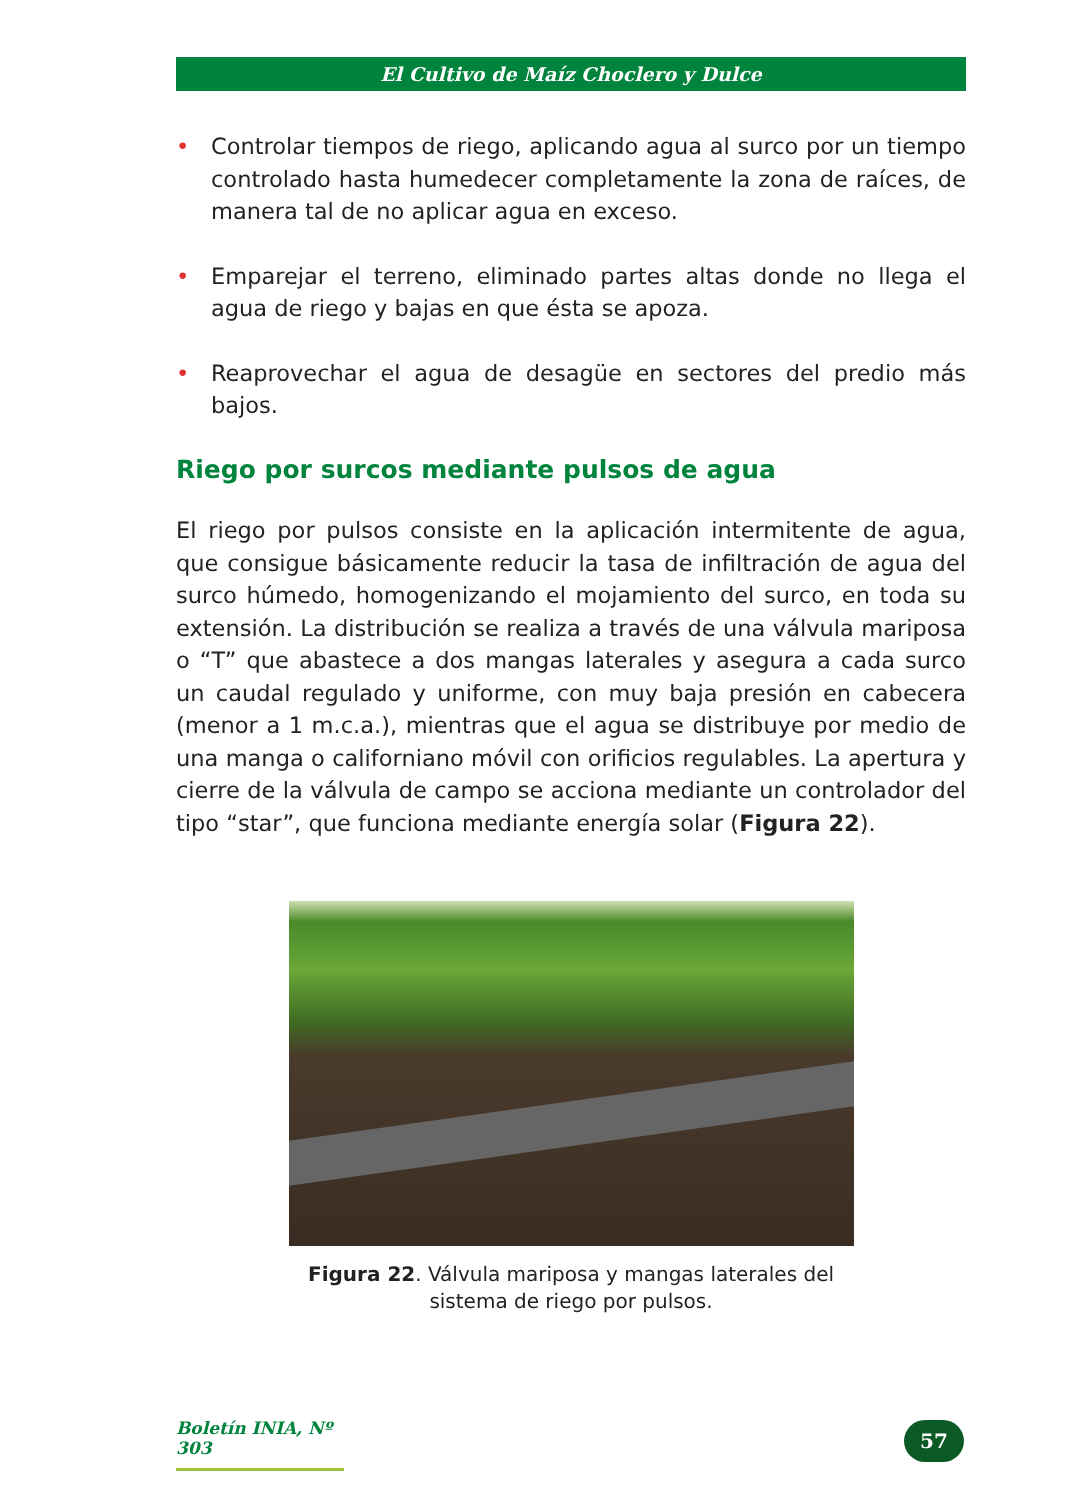El Cultivo de Maíz Choclero y Dulce
• Controlar tiempos de riego, aplicando agua al surco por un tiempo controlado hasta humedecer completamente la zona de raíces, de manera tal de no aplicar agua en exceso.
• Emparejar el terreno, eliminado partes altas donde no llega el agua de riego y bajas en que ésta se apoza.
• Reaprovechar el agua de desagüe en sectores del predio más bajos.
Riego por surcos mediante pulsos de agua
El riego por pulsos consiste en la aplicación intermitente de agua, que consigue básicamente reducir la tasa de infiltración de agua del surco húmedo, homogenizando el mojamiento del surco, en toda su extensión. La distribución se realiza a través de una válvula mariposa o “T” que abastece a dos mangas laterales y asegura a cada surco un caudal regulado y uniforme, con muy baja presión en cabecera (menor a 1 m.c.a.), mientras que el agua se distribuye por medio de una manga o californiano móvil con orificios regulables. La apertura y cierre de la válvula de campo se acciona mediante un controlador del tipo “star”, que funciona mediante energía solar (Figura 22).
Figura 22. Válvula mariposa y mangas laterales del
sistema de riego por pulsos.
Boletín INIA, Nº 303
57